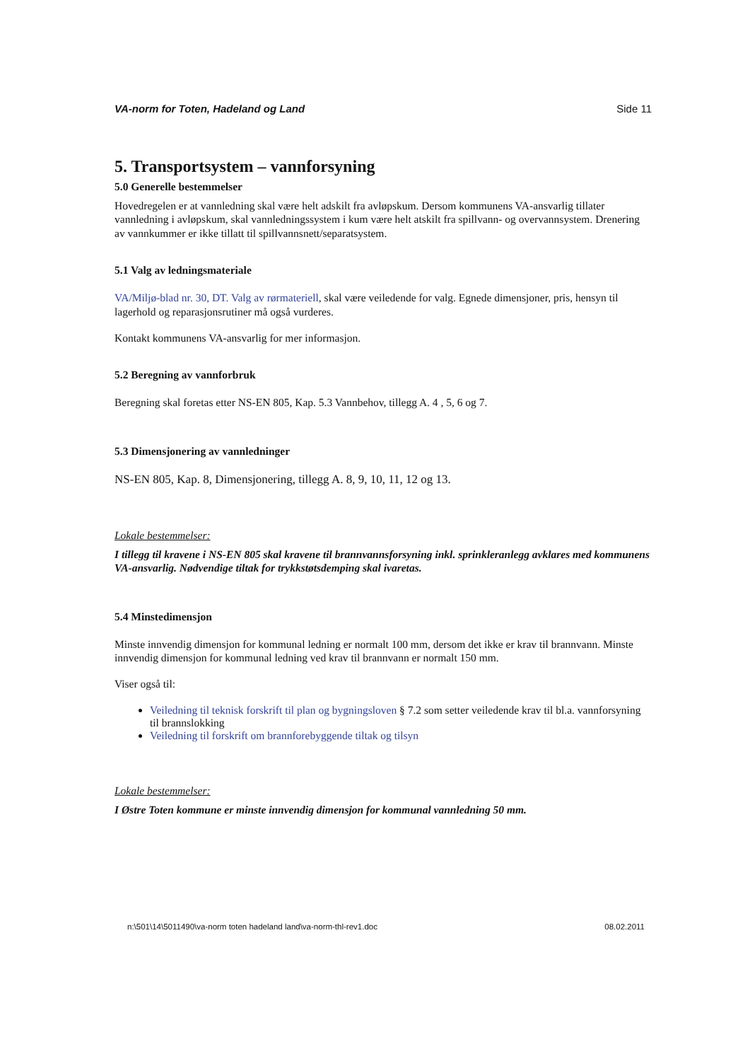VA-norm for Toten, Hadeland og Land Side 11
5. Transportsystem – vannforsyning
5.0 Generelle bestemmelser
Hovedregelen er at vannledning skal være helt adskilt fra avløpskum. Dersom kommunens VA-ansvarlig tillater vannledning i avløpskum, skal vannledningssystem i kum være helt atskilt fra spillvann- og overvannsystem. Drenering av vannkummer er ikke tillatt til spillvannsnett/separatsystem.
5.1 Valg av ledningsmateriale
VA/Miljø-blad nr. 30, DT. Valg av rørmateriell, skal være veiledende for valg. Egnede dimensjoner, pris, hensyn til lagerhold og reparasjonsrutiner må også vurderes.
Kontakt kommunens VA-ansvarlig for mer informasjon.
5.2 Beregning av vannforbruk
Beregning skal foretas etter NS-EN 805, Kap. 5.3 Vannbehov, tillegg A. 4 , 5, 6 og 7.
5.3 Dimensjonering av vannledninger
NS-EN 805, Kap. 8, Dimensjonering, tillegg A. 8, 9, 10, 11, 12 og 13.
Lokale bestemmelser:
I tillegg til kravene i NS-EN 805 skal kravene til brannvannsforsyning inkl. sprinkleranlegg avklares med kommunens VA-ansvarlig. Nødvendige tiltak for trykkstøtsdemping skal ivaretas.
5.4 Minstedimensjon
Minste innvendig dimensjon for kommunal ledning er normalt 100 mm, dersom det ikke er krav til brannvann. Minste innvendig dimensjon for kommunal ledning ved krav til brannvann er normalt 150 mm.
Viser også til:
Veiledning til teknisk forskrift til plan og bygningsloven § 7.2 som setter veiledende krav til bl.a. vannforsyning til brannslokking
Veiledning til forskrift om brannforebyggende tiltak og tilsyn
Lokale bestemmelser:
I Østre Toten kommune er minste innvendig dimensjon for kommunal vannledning 50 mm.
n:\501\14\5011490\va-norm toten hadeland land\va-norm-thl-rev1.doc 08.02.2011